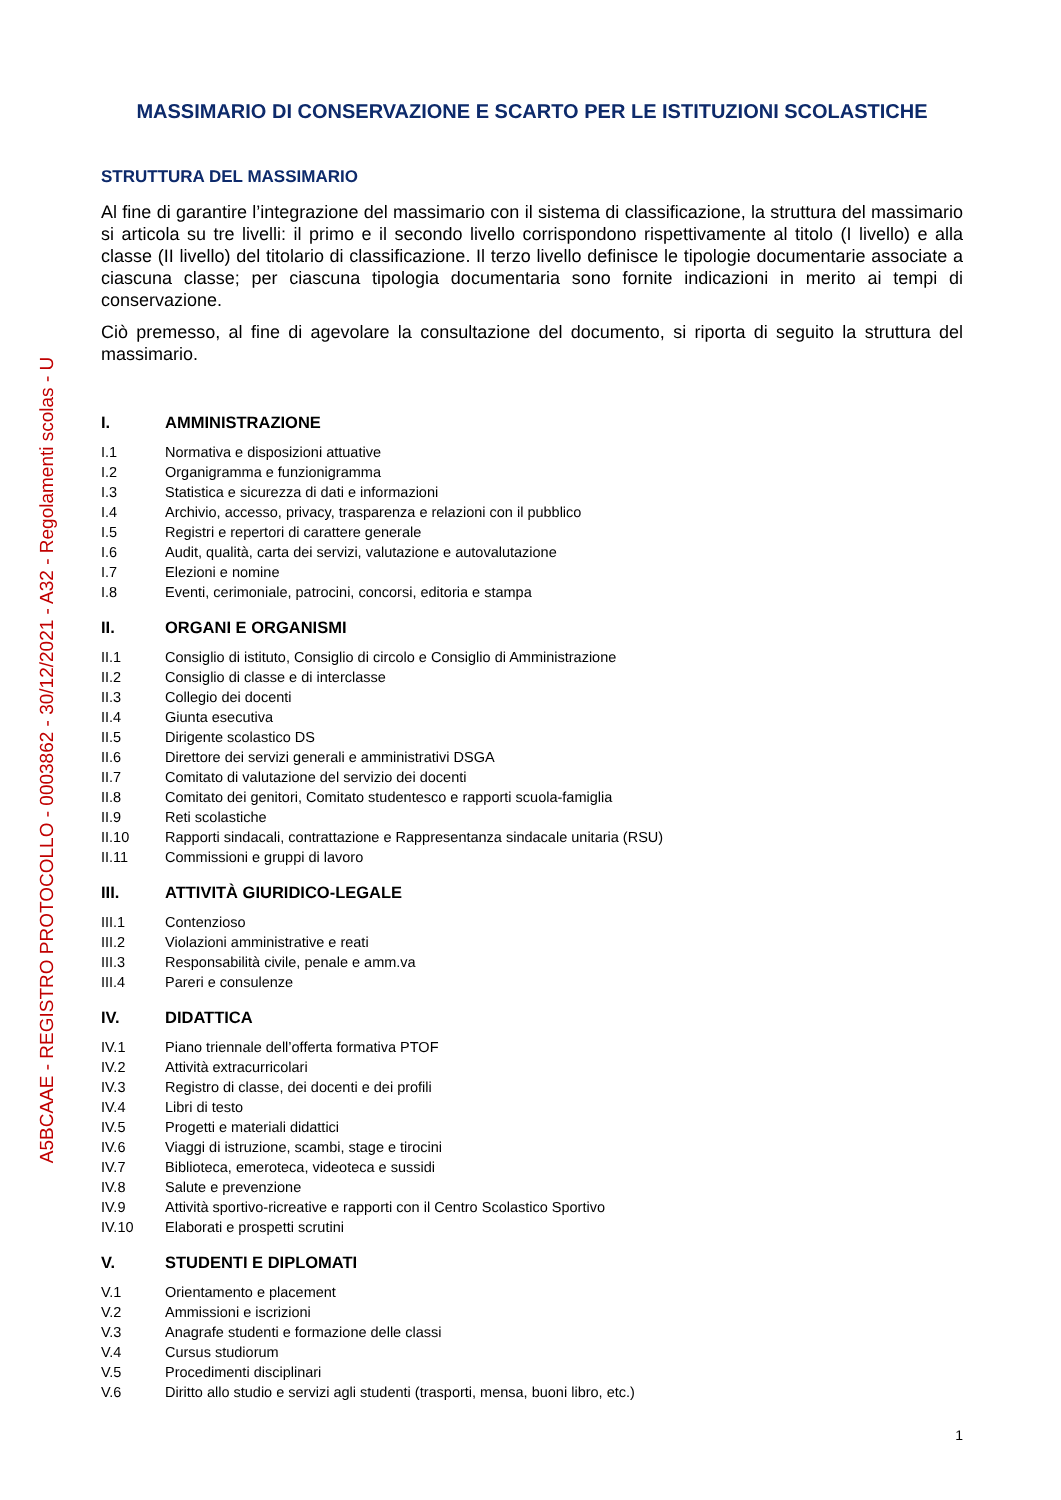A5BCAAE - REGISTRO PROTOCOLLO - 0003862 - 30/12/2021 - A32 - Regolamenti scolas - U
MASSIMARIO DI CONSERVAZIONE E SCARTO PER LE ISTITUZIONI SCOLASTICHE
STRUTTURA DEL MASSIMARIO
Al fine di garantire l’integrazione del massimario con il sistema di classificazione, la struttura del massimario si articola su tre livelli: il primo e il secondo livello corrispondono rispettivamente al titolo (I livello) e alla classe (II livello) del titolario di classificazione. Il terzo livello definisce le tipologie documentarie associate a ciascuna classe; per ciascuna tipologia documentaria sono fornite indicazioni in merito ai tempi di conservazione.
Ciò premesso, al fine di agevolare la consultazione del documento, si riporta di seguito la struttura del massimario.
I. AMMINISTRAZIONE
I.1 Normativa e disposizioni attuative
I.2 Organigramma e funzionigramma
I.3 Statistica e sicurezza di dati e informazioni
I.4 Archivio, accesso, privacy, trasparenza e relazioni con il pubblico
I.5 Registri e repertori di carattere generale
I.6 Audit, qualità, carta dei servizi, valutazione e autovalutazione
I.7 Elezioni e nomine
I.8 Eventi, cerimoniale, patrocini, concorsi, editoria e stampa
II. ORGANI E ORGANISMI
II.1 Consiglio di istituto, Consiglio di circolo e Consiglio di Amministrazione
II.2 Consiglio di classe e di interclasse
II.3 Collegio dei docenti
II.4 Giunta esecutiva
II.5 Dirigente scolastico DS
II.6 Direttore dei servizi generali e amministrativi DSGA
II.7 Comitato di valutazione del servizio dei docenti
II.8 Comitato dei genitori, Comitato studentesco e rapporti scuola-famiglia
II.9 Reti scolastiche
II.10 Rapporti sindacali, contrattazione e Rappresentanza sindacale unitaria (RSU)
II.11 Commissioni e gruppi di lavoro
III. ATTIVITÀ GIURIDICO-LEGALE
III.1 Contenzioso
III.2 Violazioni amministrative e reati
III.3 Responsabilità civile, penale e amm.va
III.4 Pareri e consulenze
IV. DIDATTICA
IV.1 Piano triennale dell’offerta formativa PTOF
IV.2 Attività extracurricolari
IV.3 Registro di classe, dei docenti e dei profili
IV.4 Libri di testo
IV.5 Progetti e materiali didattici
IV.6 Viaggi di istruzione, scambi, stage e tirocini
IV.7 Biblioteca, emeroteca, videoteca e sussidi
IV.8 Salute e prevenzione
IV.9 Attività sportivo-ricreative e rapporti con il Centro Scolastico Sportivo
IV.10 Elaborati e prospetti scrutini
V. STUDENTI E DIPLOMATI
V.1 Orientamento e placement
V.2 Ammissioni e iscrizioni
V.3 Anagrafe studenti e formazione delle classi
V.4 Cursus studiorum
V.5 Procedimenti disciplinari
V.6 Diritto allo studio e servizi agli studenti (trasporti, mensa, buoni libro, etc.)
1